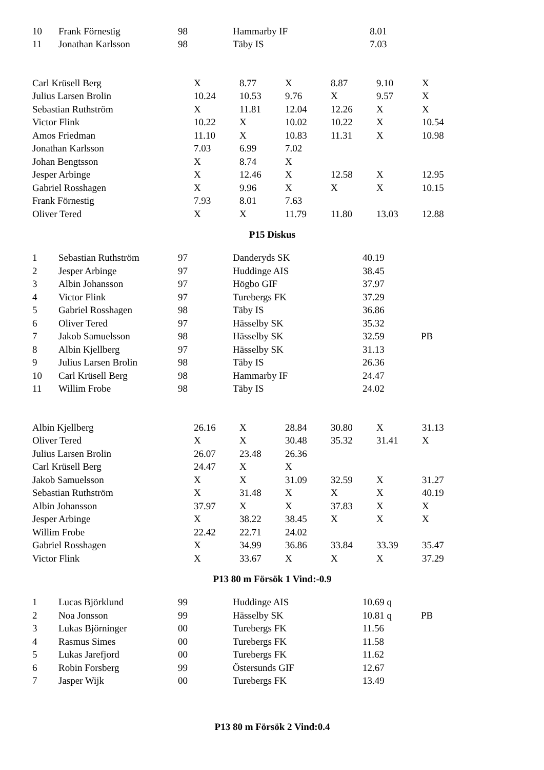| 10 | Frank Förnestig | 98 | Hammarby IF | 8.01 | |
| 11 | Jonathan Karlsson | 98 | Täby IS | 7.03 | |
| Carl Krüsell Berg | X | 8.77 | X | 8.87 | 9.10 | X |
| Julius Larsen Brolin | 10.24 | 10.53 | 9.76 | X | 9.57 | X |
| Sebastian Ruthström | X | 11.81 | 12.04 | 12.26 | X | X |
| Victor Flink | 10.22 | X | 10.02 | 10.22 | X | 10.54 |
| Amos Friedman | 11.10 | X | 10.83 | 11.31 | X | 10.98 |
| Jonathan Karlsson | 7.03 | 6.99 | 7.02 | | | |
| Johan Bengtsson | X | 8.74 | X | | | |
| Jesper Arbinge | X | 12.46 | X | 12.58 | X | 12.95 |
| Gabriel Rosshagen | X | 9.96 | X | X | X | 10.15 |
| Frank Förnestig | 7.93 | 8.01 | 7.63 | | | |
| Oliver Tered | X | X | 11.79 | 11.80 | 13.03 | 12.88 |
P15 Diskus
| 1 | Sebastian Ruthström | 97 | Danderyds SK | 40.19 | |
| 2 | Jesper Arbinge | 97 | Huddinge AIS | 38.45 | |
| 3 | Albin Johansson | 97 | Högbo GIF | 37.97 | |
| 4 | Victor Flink | 97 | Turebergs FK | 37.29 | |
| 5 | Gabriel Rosshagen | 98 | Täby IS | 36.86 | |
| 6 | Oliver Tered | 97 | Hässelby SK | 35.32 | |
| 7 | Jakob Samuelsson | 98 | Hässelby SK | 32.59 | PB |
| 8 | Albin Kjellberg | 97 | Hässelby SK | 31.13 | |
| 9 | Julius Larsen Brolin | 98 | Täby IS | 26.36 | |
| 10 | Carl Krüsell Berg | 98 | Hammarby IF | 24.47 | |
| 11 | Willim Frobe | 98 | Täby IS | 24.02 | |
| Albin Kjellberg | 26.16 | X | 28.84 | 30.80 | X | 31.13 |
| Oliver Tered | X | X | 30.48 | 35.32 | 31.41 | X |
| Julius Larsen Brolin | 26.07 | 23.48 | 26.36 | | | |
| Carl Krüsell Berg | 24.47 | X | X | | | |
| Jakob Samuelsson | X | X | 31.09 | 32.59 | X | 31.27 |
| Sebastian Ruthström | X | 31.48 | X | X | X | 40.19 |
| Albin Johansson | 37.97 | X | X | 37.83 | X | X |
| Jesper Arbinge | X | 38.22 | 38.45 | X | X | X |
| Willim Frobe | 22.42 | 22.71 | 24.02 | | | |
| Gabriel Rosshagen | X | 34.99 | 36.86 | 33.84 | 33.39 | 35.47 |
| Victor Flink | X | 33.67 | X | X | X | 37.29 |
P13 80 m Försök 1 Vind:-0.9
| 1 | Lucas Björklund | 99 | Huddinge AIS | 10.69 q | |
| 2 | Noa Jonsson | 99 | Hässelby SK | 10.81 q | PB |
| 3 | Lukas Björninger | 00 | Turebergs FK | 11.56 | |
| 4 | Rasmus Simes | 00 | Turebergs FK | 11.58 | |
| 5 | Lukas Jarefjord | 00 | Turebergs FK | 11.62 | |
| 6 | Robin Forsberg | 99 | Östersunds GIF | 12.67 | |
| 7 | Jasper Wijk | 00 | Turebergs FK | 13.49 | |
P13 80 m Försök 2 Vind:0.4